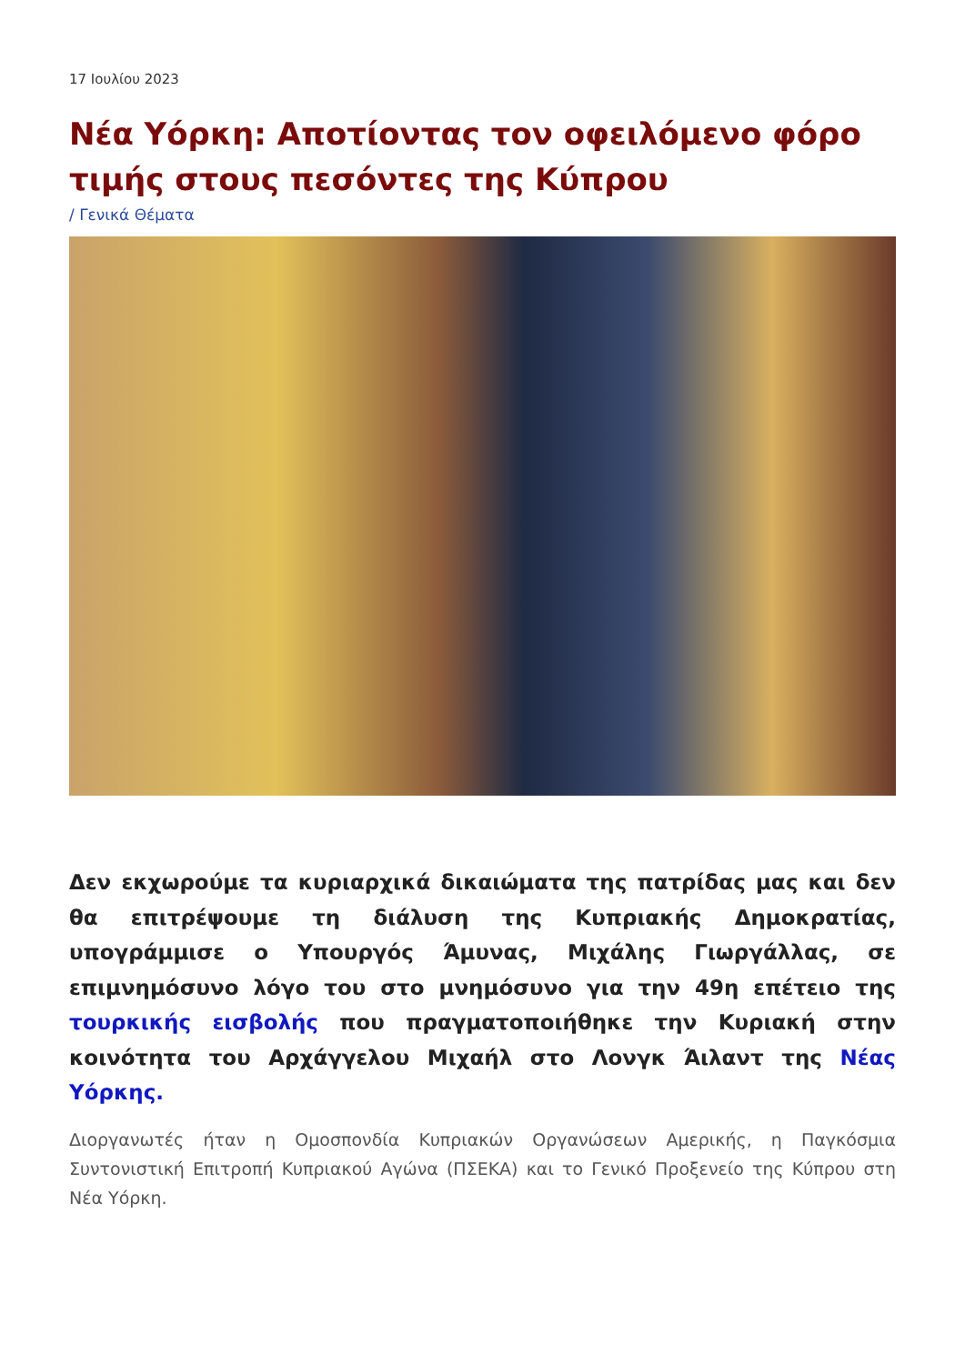17 Ιουλίου 2023
Νέα Υόρκη: Αποτίοντας τον οφειλόμενο φόρο τιμής στους πεσόντες της Κύπρου
/ Γενικά Θέματα
Δεν εκχωρούμε τα κυριαρχικά δικαιώματα της πατρίδας μας και δεν θα επιτρέψουμε τη διάλυση της Κυπριακής Δημοκρατίας, υπογράμμισε ο Υπουργός Άμυνας, Μιχάλης Γιωργάλλας, σε επιμνημόσυνο λόγο του στο μνημόσυνο για την 49η επέτειο της τουρκικής εισβολής που πραγματοποιήθηκε την Κυριακή στην κοινότητα του Αρχάγγελου Μιχαήλ στο Λονγκ Άιλαντ της Νέας Υόρκης.
Διοργανωτές ήταν η Ομοσπονδία Κυπριακών Οργανώσεων Αμερικής, η Παγκόσμια Συντονιστική Επιτροπή Κυπριακού Αγώνα (ΠΣΕΚΑ) και το Γενικό Προξενείο της Κύπρου στη Νέα Υόρκη.